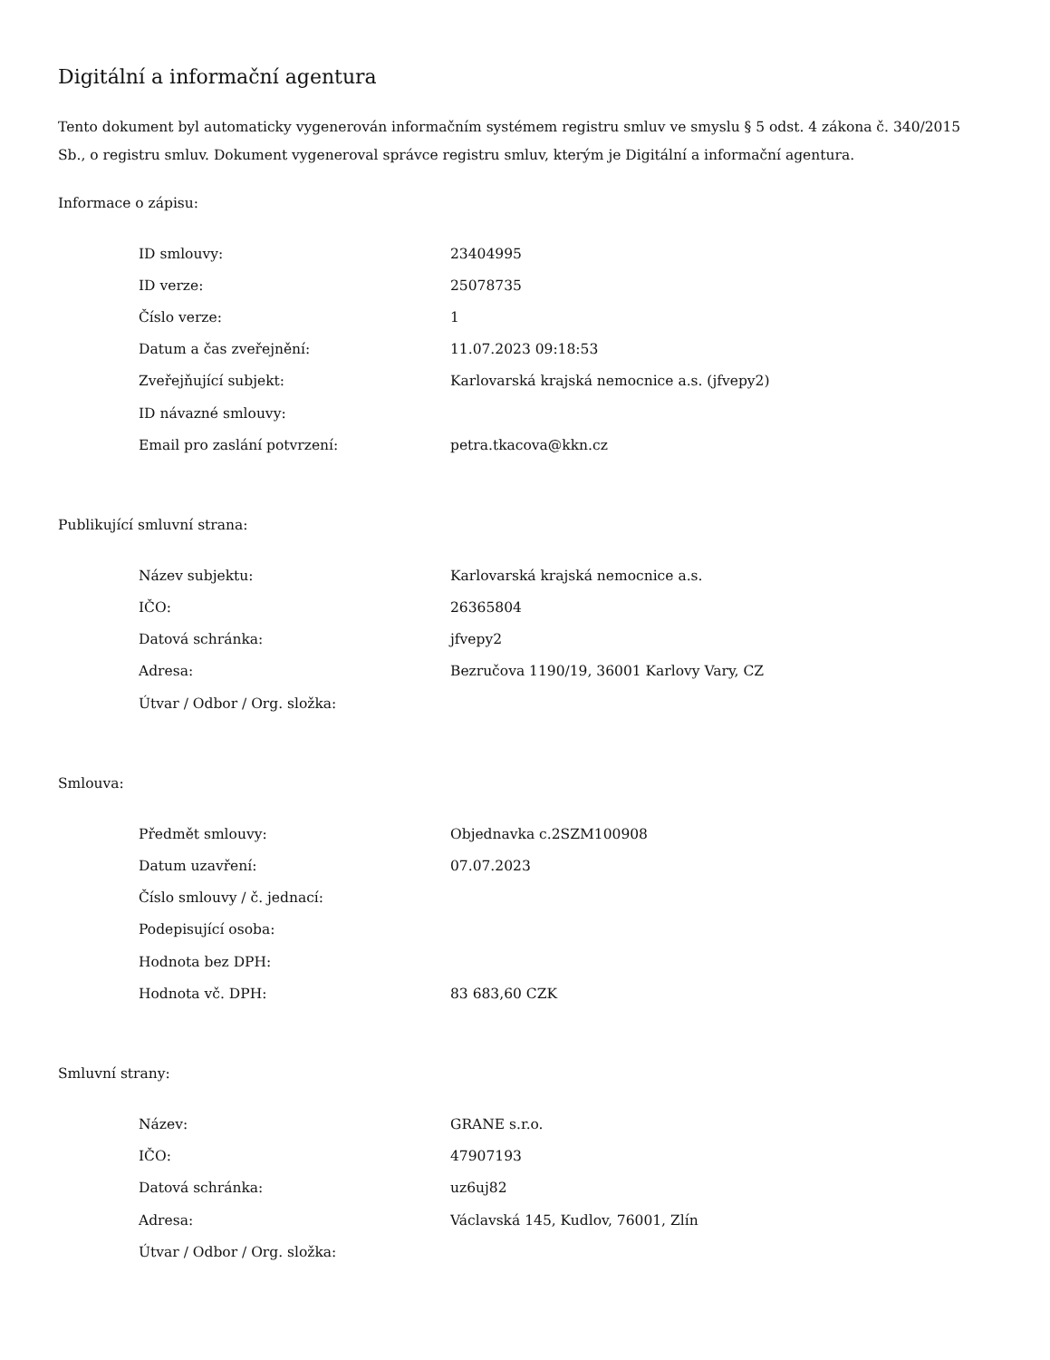Digitální a informační agentura
Tento dokument byl automaticky vygenerován informačním systémem registru smluv ve smyslu § 5 odst. 4 zákona č. 340/2015 Sb., o registru smluv. Dokument vygeneroval správce registru smluv, kterým je Digitální a informační agentura.
Informace o zápisu:
| ID smlouvy: | 23404995 |
| ID verze: | 25078735 |
| Číslo verze: | 1 |
| Datum a čas zveřejnění: | 11.07.2023 09:18:53 |
| Zveřejňující subjekt: | Karlovarská krajská nemocnice a.s. (jfvepy2) |
| ID návazné smlouvy: | |
| Email pro zaslání potvrzení: | petra.tkacova@kkn.cz |
Publikující smluvní strana:
| Název subjektu: | Karlovarská krajská nemocnice a.s. |
| IČO: | 26365804 |
| Datová schránka: | jfvepy2 |
| Adresa: | Bezručova 1190/19, 36001 Karlovy Vary, CZ |
| Útvar / Odbor / Org. složka: | |
Smlouva:
| Předmět smlouvy: | Objednavka c.2SZM100908 |
| Datum uzavření: | 07.07.2023 |
| Číslo smlouvy / č. jednací: | |
| Podepisující osoba: | |
| Hodnota bez DPH: | |
| Hodnota vč. DPH: | 83 683,60 CZK |
Smluvní strany:
| Název: | GRANE s.r.o. |
| IČO: | 47907193 |
| Datová schránka: | uz6uj82 |
| Adresa: | Václavská 145, Kudlov, 76001, Zlín |
| Útvar / Odbor / Org. složka: | |